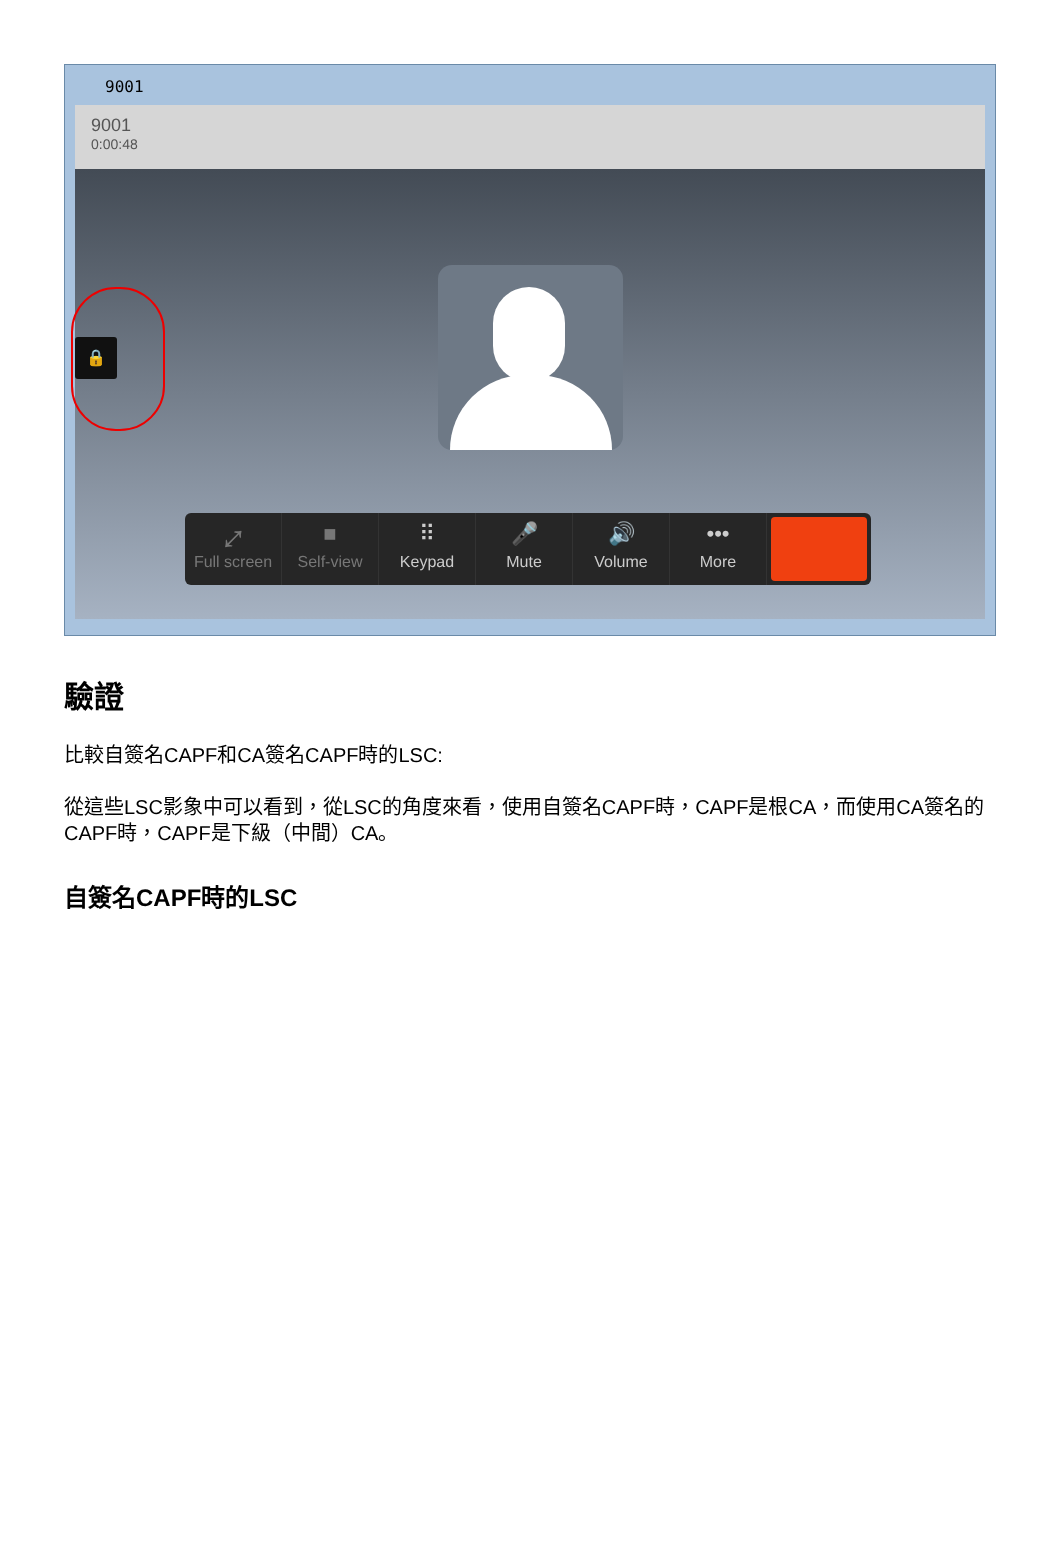9001
9001
0:00:48
🔒
⤢
Full screen
■
Self-view
⠿
Keypad
🎤
Mute
🔊
Volume
•••
More
驗證
比較自簽名CAPF和CA簽名CAPF時的LSC:
從這些LSC影象中可以看到，從LSC的角度來看，使用自簽名CAPF時，CAPF是根CA，而使用CA簽名的CAPF時，CAPF是下級（中間）CA。
自簽名CAPF時的LSC